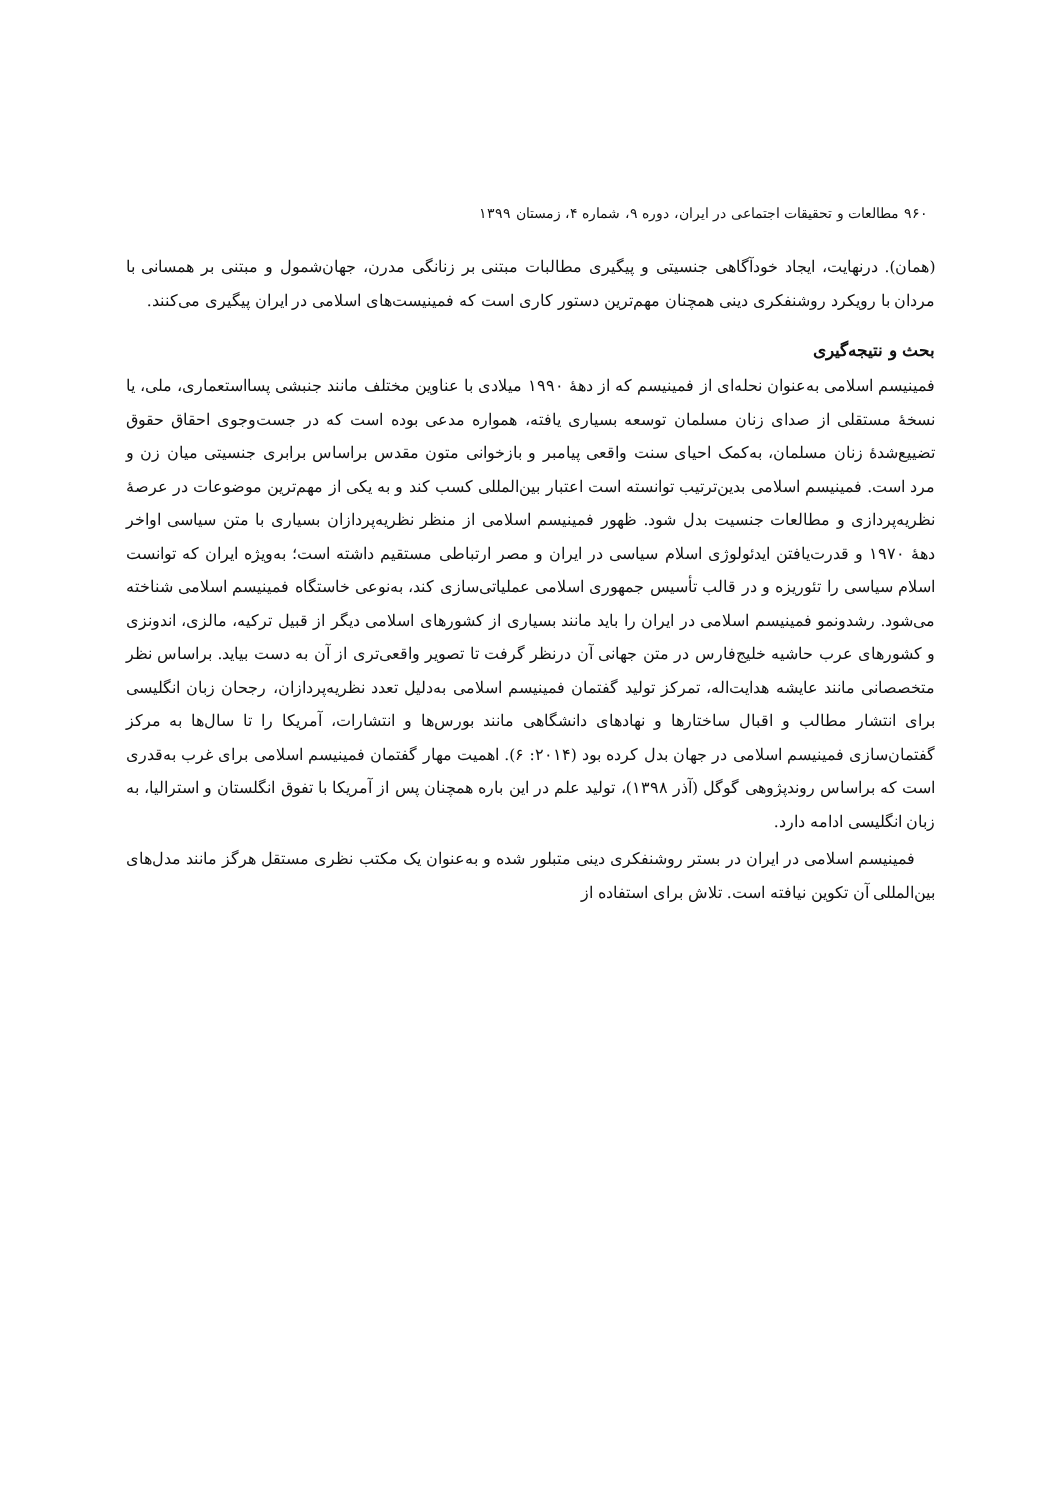۹۶۰ مطالعات و تحقیقات اجتماعی در ایران، دوره ۹، شماره ۴، زمستان ۱۳۹۹
(همان). درنهایت، ایجاد خودآگاهی جنسیتی و پیگیری مطالبات مبتنی بر زنانگی مدرن، جهان‌شمول و مبتنی بر همسانی با مردان با رویکرد روشنفکری دینی همچنان مهم‌ترین دستور کاری است که فمینیست‌های اسلامی در ایران پیگیری می‌کنند.
بحث و نتیجه‌گیری
فمینیسم اسلامی به‌عنوان نحله‌ای از فمینیسم که از دهۀ ۱۹۹۰ میلادی با عناوین مختلف مانند جنبشی پسااستعماری، ملی، یا نسخۀ مستقلی از صدای زنان مسلمان توسعه بسیاری یافته، همواره مدعی بوده است که در جست‌وجوی احقاق حقوق تضییع‌شدۀ زنان مسلمان، به‌کمک احیای سنت واقعی پیامبر و بازخوانی متون مقدس براساس برابری جنسیتی میان زن و مرد است. فمینیسم اسلامی بدین‌ترتیب توانسته است اعتبار بین‌المللی کسب کند و به یکی از مهم‌ترین موضوعات در عرصۀ نظریه‌پردازی و مطالعات جنسیت بدل شود. ظهور فمینیسم اسلامی از منظر نظریه‌پردازان بسیاری با متن سیاسی اواخر دهۀ ۱۹۷۰ و قدرت‌یافتن ایدئولوژی اسلام سیاسی در ایران و مصر ارتباطی مستقیم داشته است؛ به‌ویژه ایران که توانست اسلام سیاسی را تئوریزه و در قالب تأسیس جمهوری اسلامی عملیاتی‌سازی کند، به‌نوعی خاستگاه فمینیسم اسلامی شناخته می‌شود. رشدونمو فمینیسم اسلامی در ایران را باید مانند بسیاری از کشورهای اسلامی دیگر از قبیل ترکیه، مالزی، اندونزی و کشورهای عرب حاشیه خلیج‌فارس در متن جهانی آن درنظر گرفت تا تصویر واقعی‌تری از آن به دست بیاید. براساس نظر متخصصانی مانند عایشه هدایت‌اله، تمرکز تولید گفتمان فمینیسم اسلامی به‌دلیل تعدد نظریه‌پردازان، رجحان زبان انگلیسی برای انتشار مطالب و اقبال ساختارها و نهادهای دانشگاهی مانند بورس‌ها و انتشارات، آمریکا را تا سال‌ها به مرکز گفتمان‌سازی فمینیسم اسلامی در جهان بدل کرده بود (۲۰۱۴: ۶). اهمیت مهار گفتمان فمینیسم اسلامی برای غرب به‌قدری است که براساس روندپژوهی گوگل (آذر ۱۳۹۸)، تولید علم در این باره همچنان پس از آمریکا با تفوق انگلستان و استرالیا، به زبان انگلیسی ادامه دارد.
فمینیسم اسلامی در ایران در بستر روشنفکری دینی متبلور شده و به‌عنوان یک مکتب نظری مستقل هرگز مانند مدل‌های بین‌المللی آن تکوین نیافته است. تلاش برای استفاده از